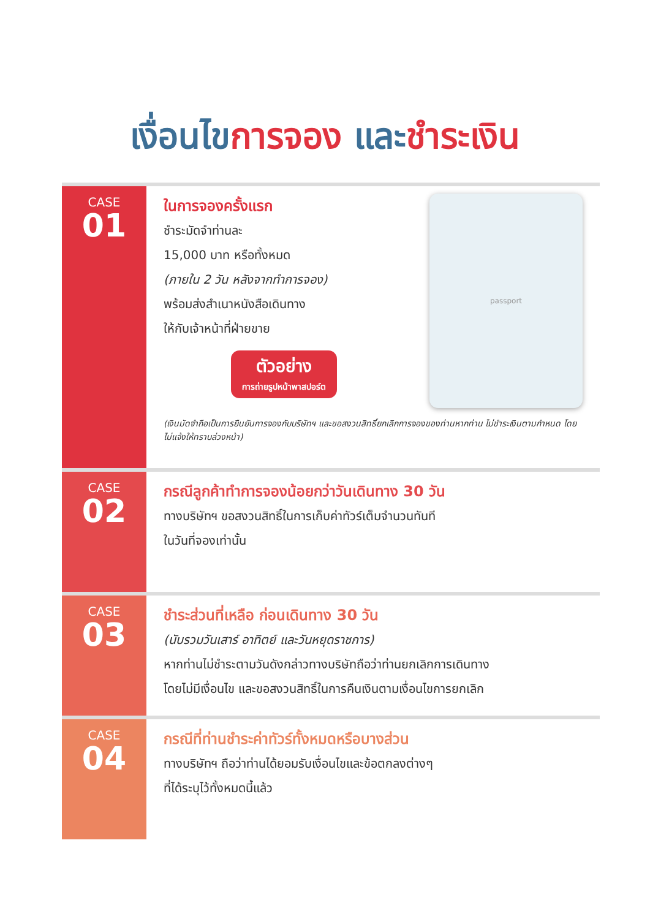เงื่อนไขการจอง และชำระเงิน
CASE
01
passport
ในการจองครั้งแรก
ชำระมัดจำท่านละ
15,000 บาท หรือทั้งหมด
(ภายใน 2 วัน หลังจากทำการจอง)
พร้อมส่งสำเนาหนังสือเดินทาง
ให้กับเจ้าหน้าที่ฝ่ายขาย
ตัวอย่าง
การถ่ายรูปหน้าพาสปอร์ต
(เงินมัดจำถือเป็นการยืนยันการจองกับบริษัทฯ และขอสงวนสิทธิ์ยกเลิกการจองของท่านหากท่าน ไม่ชำระเงินตามกำหนด โดยไม่แจ้งให้ทราบล่วงหน้า)
CASE
02
กรณีลูกค้าทำการจองน้อยกว่าวันเดินทาง 30 วัน
ทางบริษัทฯ ขอสงวนสิทธิ์ในการเก็บค่าทัวร์เต็มจำนวนทันที
ในวันที่จองเท่านั้น
CASE
03
ชำระส่วนที่เหลือ ก่อนเดินทาง 30 วัน
(นับรวมวันเสาร์ อาทิตย์ และวันหยุดราชการ)
หากท่านไม่ชำระตามวันดังกล่าวทางบริษัทถือว่าท่านยกเลิกการเดินทาง
โดยไม่มีเงื่อนไข และขอสงวนสิทธิ์ในการคืนเงินตามเงื่อนไขการยกเลิก
CASE
04
กรณีที่ท่านชำระค่าทัวร์ทั้งหมดหรือบางส่วน
ทางบริษัทฯ ถือว่าท่านได้ยอมรับเงื่อนไขและข้อตกลงต่างๆ
ที่ได้ระบุไว้ทั้งหมดนี้แล้ว